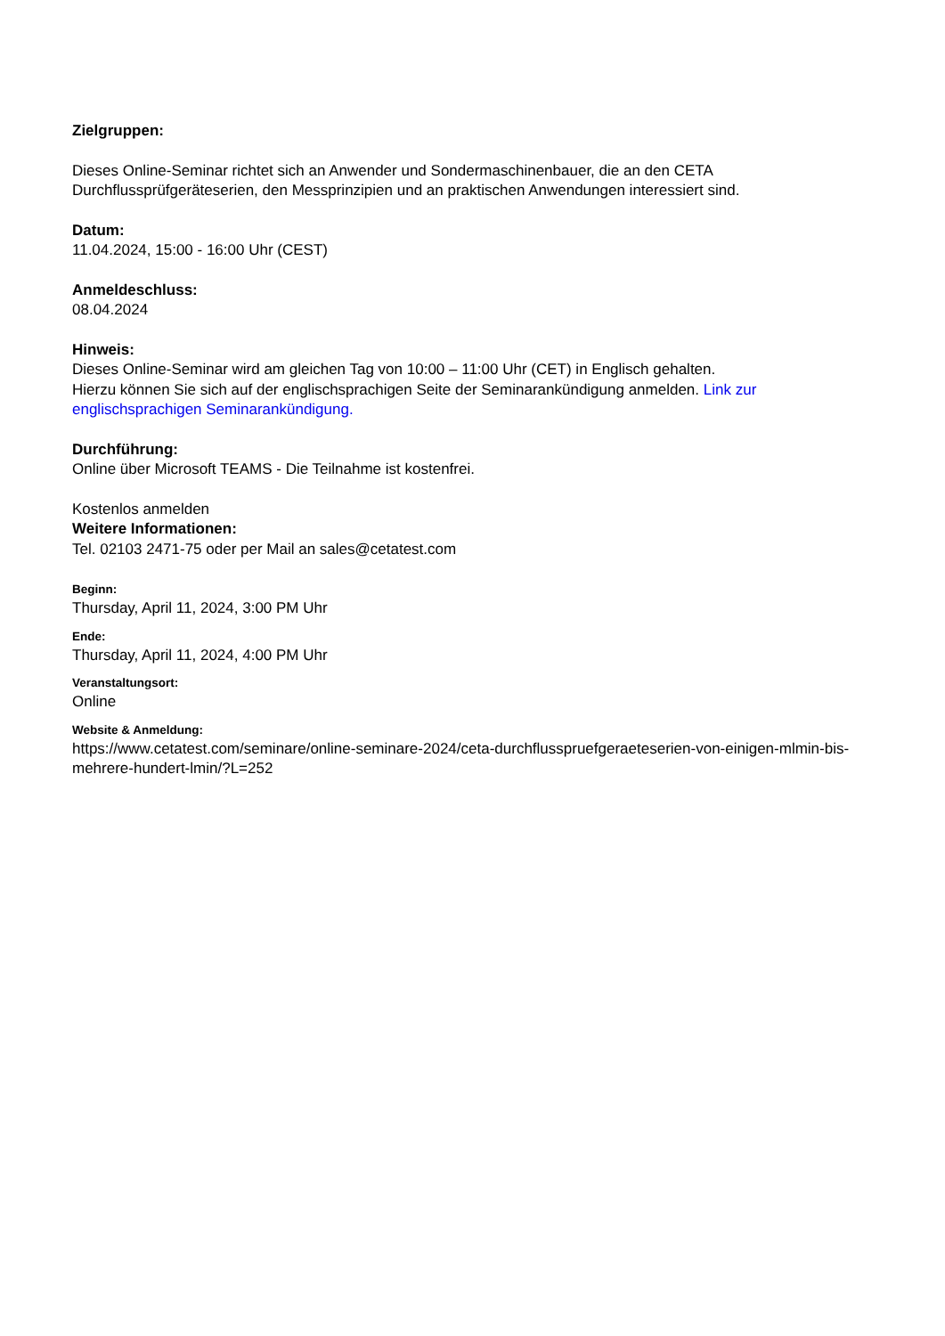Zielgruppen:
Dieses Online-Seminar richtet sich an Anwender und Sondermaschinenbauer, die an den CETA Durchflussprüfgeräteserien, den Messprinzipien und an praktischen Anwendungen interessiert sind.
Datum:
11.04.2024, 15:00 - 16:00 Uhr (CEST)
Anmeldeschluss:
08.04.2024
Hinweis:
Dieses Online-Seminar wird am gleichen Tag von 10:00 – 11:00 Uhr (CET) in Englisch gehalten.
Hierzu können Sie sich auf der englischsprachigen Seite der Seminarankündigung anmelden. Link zur englischsprachigen Seminarankündigung.
Durchführung:
Online über Microsoft TEAMS - Die Teilnahme ist kostenfrei.
Kostenlos anmelden
Weitere Informationen:
Tel. 02103 2471-75 oder per Mail an sales@cetatest.com
Beginn:
Thursday, April 11, 2024, 3:00 PM Uhr
Ende:
Thursday, April 11, 2024, 4:00 PM Uhr
Veranstaltungsort:
Online
Website & Anmeldung:
https://www.cetatest.com/seminare/online-seminare-2024/ceta-durchflusspruefgeraeteserien-von-einigen-mlmin-bis-mehrere-hundert-lmin/?L=252